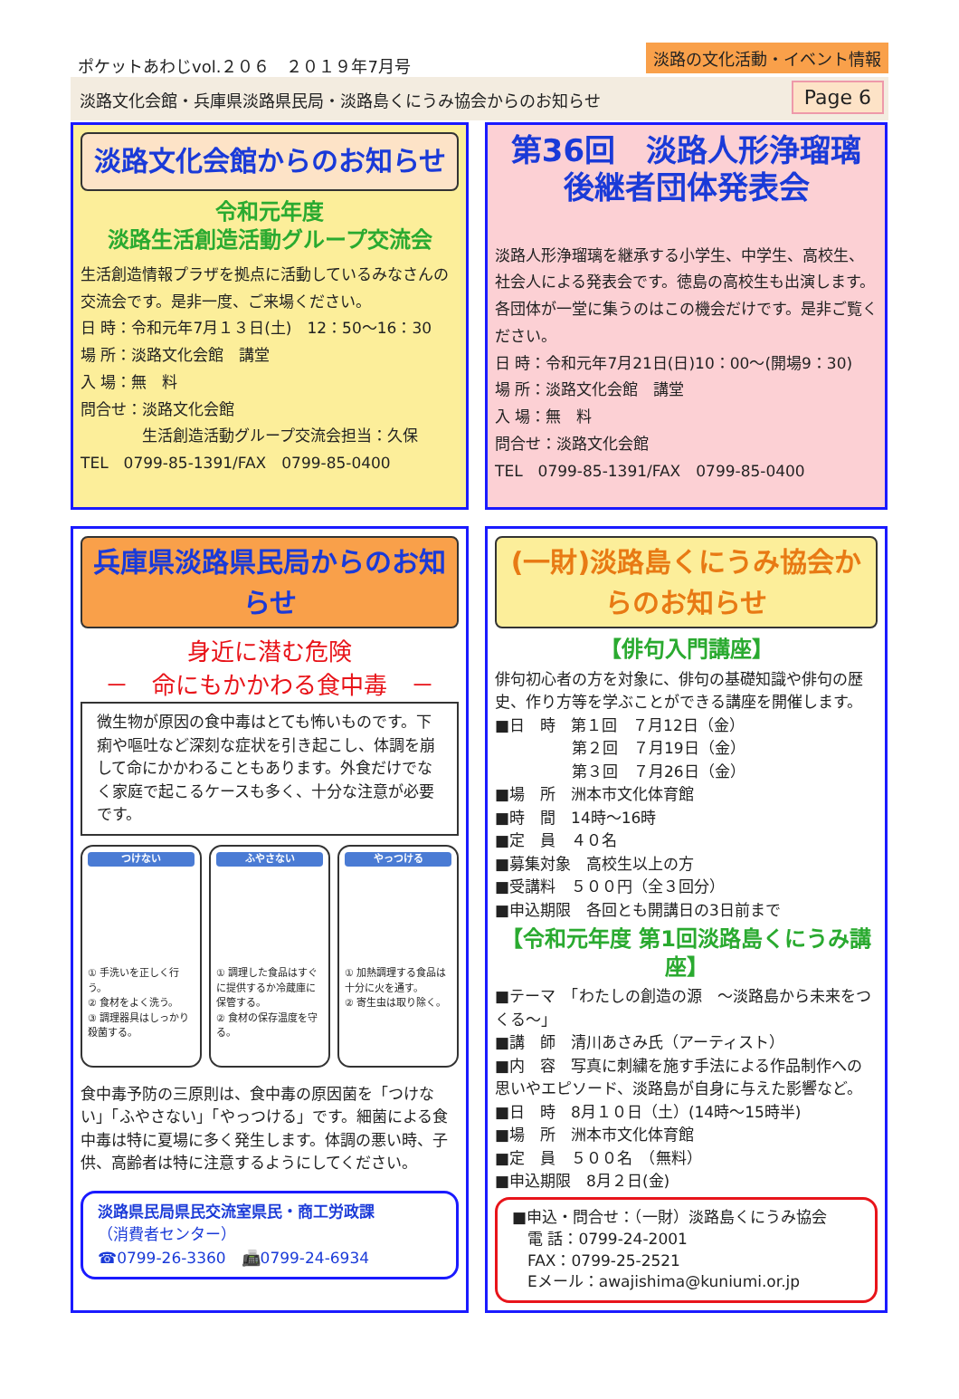ポケットあわじvol.２０６　２０１９年7月号
淡路の文化活動・イベント情報
淡路文化会館・兵庫県淡路県民局・淡路島くにうみ協会からのお知らせ
Page 6
淡路文化会館からのお知らせ
令和元年度
淡路生活創造活動グループ交流会
生活創造情報プラザを拠点に活動しているみなさんの交流会です。是非一度、ご来場ください。
日 時：令和元年7月１３日(土)　12：50～16：30
場 所：淡路文化会館　講堂
入 場：無　料
問合せ：淡路文化会館
　　　　生活創造活動グループ交流会担当：久保
TEL　0799-85-1391/FAX　0799-85-0400
第36回　淡路人形浄瑠璃
後継者団体発表会
淡路人形浄瑠璃を継承する小学生、中学生、高校生、社会人による発表会です。徳島の高校生も出演します。各団体が一堂に集うのはこの機会だけです。是非ご覧ください。
日 時：令和元年7月21日(日)10：00～(開場9：30)
場 所：淡路文化会館　講堂
入 場：無　料
問合せ：淡路文化会館
TEL　0799-85-1391/FAX　0799-85-0400
兵庫県淡路県民局からのお知らせ
身近に潜む危険
－　命にもかかわる食中毒　－
微生物が原因の食中毒はとても怖いものです。下痢や嘔吐など深刻な症状を引き起こし、体調を崩して命にかかわることもあります。外食だけでなく家庭で起こるケースも多く、十分な注意が必要です。
つけない
① 手洗いを正しく行う。
② 食材をよく洗う。
③ 調理器具はしっかり殺菌する。
ふやさない
① 調理した食品はすぐに提供するか冷蔵庫に保管する。
② 食材の保存温度を守る。
やっつける
① 加熱調理する食品は十分に火を通す。
② 寄生虫は取り除く。
食中毒予防の三原則は、食中毒の原因菌を「つけない」「ふやさない」「やっつける」です。細菌による食中毒は特に夏場に多く発生します。体調の悪い時、子供、高齢者は特に注意するようにしてください。
淡路県民局県民交流室県民・商工労政課
（消費者センター）
☎0799-26-3360　📠0799-24-6934
(一財)淡路島くにうみ協会からのお知らせ
【俳句入門講座】
俳句初心者の方を対象に、俳句の基礎知識や俳句の歴史、作り方等を学ぶことができる講座を開催します。
■日　時　第１回　７月12日（金）
　　　　　第２回　７月19日（金）
　　　　　第３回　７月26日（金）
■場　所　洲本市文化体育館
■時　間　14時～16時
■定　員　４０名
■募集対象　高校生以上の方
■受講料　５００円（全３回分）
■申込期限　各回とも開講日の3日前まで
【令和元年度 第1回淡路島くにうみ講座】
■テーマ　「わたしの創造の源　～淡路島から未来をつくる～」
■講　師　清川あさみ氏（アーティスト）
■内　容　写真に刺繍を施す手法による作品制作への思いやエピソード、淡路島が自身に与えた影響など。
■日　時　8月１０日（土）(14時～15時半)
■場　所　洲本市文化体育館
■定　員　５００名　（無料）
■申込期限　8月２日(金)
■申込・問合せ：（一財）淡路島くにうみ協会
　電 話：0799-24-2001
　FAX：0799-25-2521
　Eメール：awajishima@kuniumi.or.jp